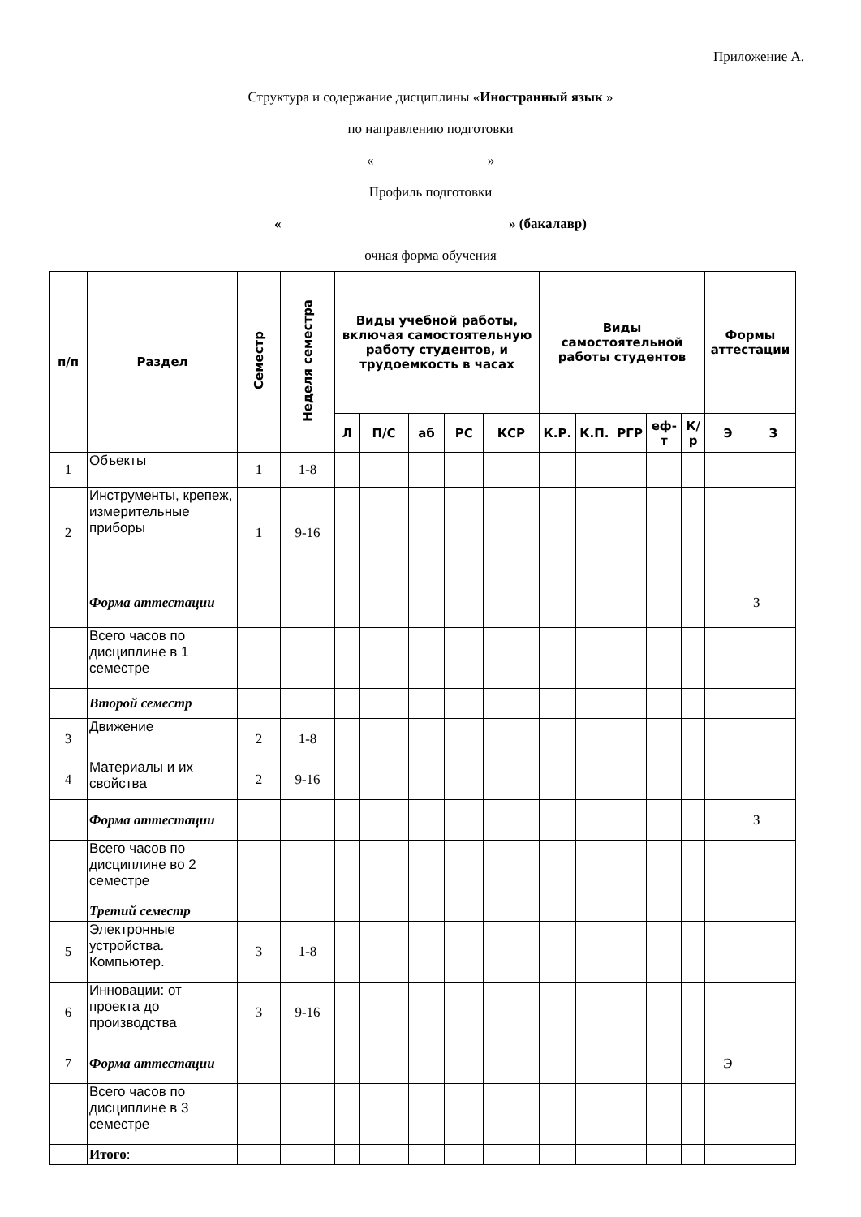Приложение А.
Структура и содержание дисциплины «Иностранный язык »
по направлению подготовки
« »
Профиль подготовки
« » (бакалавр)
очная форма обучения
| п/п | Раздел | Семестр | Неделя семестра | Виды учебной работы, включая самостоятельную работу студентов, и трудоемкость в часах | | | | | Виды самостоятельной работы студентов | | | | | Формы аттестации | |
| --- | --- | --- | --- | --- | --- | --- | --- | --- | --- | --- | --- | --- | --- | --- | --- |
| | | | | Л | П/С | аб | РС | КСР | К.Р. | К.П. | РГР | еф-т | К/р | Э | З |
| 1 | Объекты | 1 | 1-8 | | | | | | | | | | | | |
| 2 | Инструменты, крепеж, измерительные приборы | 1 | 9-16 | | | | | | | | | | | | |
| | Форма аттестации | | | | | | | | | | | | | | З |
| | Всего часов по дисциплине в 1 семестре | | | | | | | | | | | | | | |
| | Второй семестр | | | | | | | | | | | | | | |
| 3 | Движение | 2 | 1-8 | | | | | | | | | | | | |
| 4 | Материалы и их свойства | 2 | 9-16 | | | | | | | | | | | | |
| | Форма аттестации | | | | | | | | | | | | | | З |
| | Всего часов по дисциплине во 2 семестре | | | | | | | | | | | | | | |
| | Третий семестр | | | | | | | | | | | | | | |
| 5 | Электронные устройства. Компьютер. | 3 | 1-8 | | | | | | | | | | | | |
| 6 | Инновации: от проекта до производства | 3 | 9-16 | | | | | | | | | | | | |
| 7 | Форма аттестации | | | | | | | | | | | | | Э | |
| | Всего часов по дисциплине в 3 семестре | | | | | | | | | | | | | | |
| | Итого : | | | | | | | | | | | | | | |